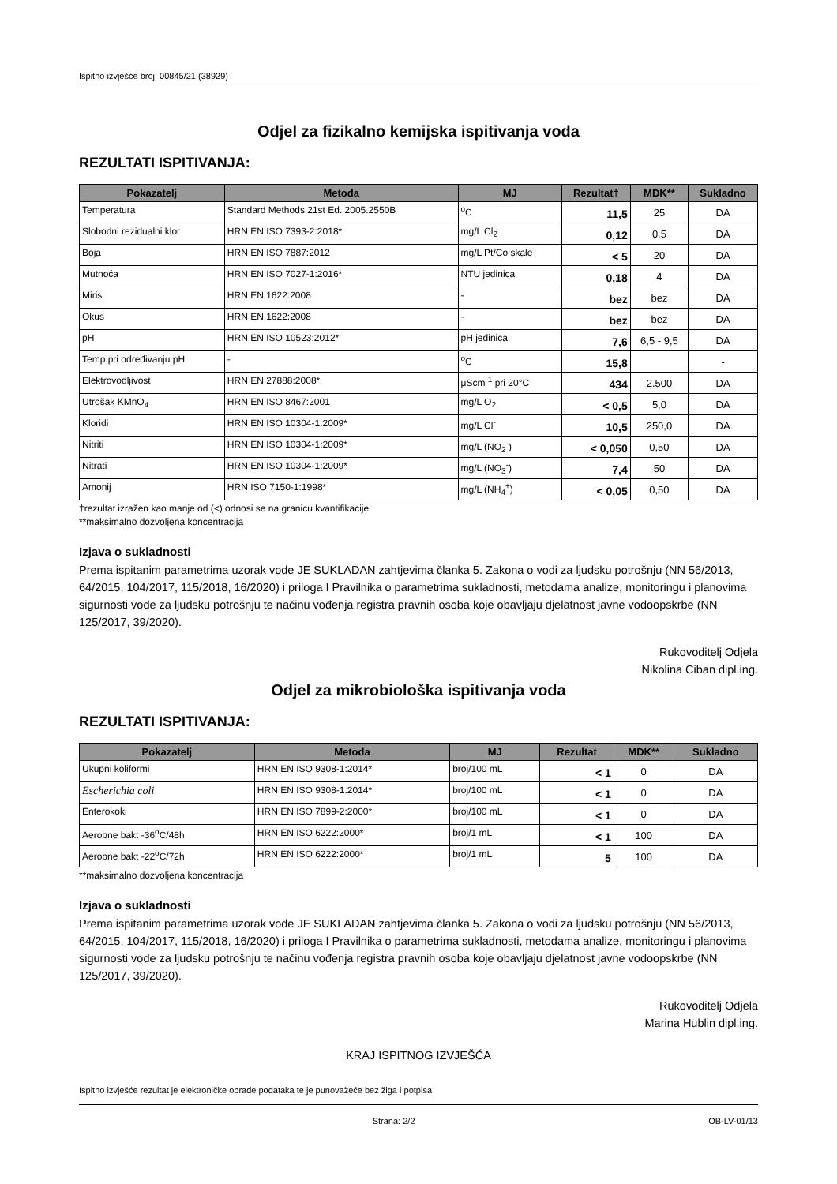Ispitno izvješće broj: 00845/21 (38929)
Odjel za fizikalno kemijska ispitivanja voda
REZULTATI ISPITIVANJA:
| Pokazatelj | Metoda | MJ | Rezultat† | MDK** | Sukladno |
| --- | --- | --- | --- | --- | --- |
| Temperatura | Standard Methods 21st Ed. 2005.2550B | <sup>o</sup> C | 11,5 | 25 | DA |
| Slobodni rezidualni klor | HRN EN ISO 7393-2:2018* | mg/L Cl<sub>2</sub> | 0,12 | 0,5 | DA |
| Boja | HRN EN ISO 7887:2012 | mg/L Pt/Co skale | < 5 | 20 | DA |
| Mutnoća | HRN EN ISO 7027-1:2016* | NTU jedinica | 0,18 | 4 | DA |
| Miris | HRN EN 1622:2008 | - | bez | bez | DA |
| Okus | HRN EN 1622:2008 | - | bez | bez | DA |
| pH | HRN EN ISO 10523:2012* | pH jedinica | 7,6 | 6,5 - 9,5 | DA |
| Temp.pri određivanju pH | - | <sup>o</sup> C | 15,8 | | - |
| Elektrovodljivost | HRN EN 27888:2008* | μScm<sup>-1</sup> pri 20°C | 434 | 2.500 | DA |
| Utrošak KMnO<sub>4</sub> | HRN EN ISO 8467:2001 | mg/L O<sub>2</sub> | < 0,5 | 5,0 | DA |
| Kloridi | HRN EN ISO 10304-1:2009* | mg/L Cl<sup>-</sup> | 10,5 | 250,0 | DA |
| Nitriti | HRN EN ISO 10304-1:2009* | mg/L (NO<sub>2</sub><sup>-</sup>) | < 0,050 | 0,50 | DA |
| Nitrati | HRN EN ISO 10304-1:2009* | mg/L (NO<sub>3</sub><sup>-</sup>) | 7,4 | 50 | DA |
| Amonij | HRN ISO 7150-1:1998* | mg/L (NH<sub>4</sub><sup>+</sup>) | < 0,05 | 0,50 | DA |
†rezultat izražen kao manje od (<) odnosi se na granicu kvantifikacije
**maksimalno dozvoljena koncentracija
Izjava o sukladnosti
Prema ispitanim parametrima uzorak vode JE SUKLADAN zahtjevima članka 5. Zakona o vodi za ljudsku potrošnju (NN 56/2013, 64/2015, 104/2017, 115/2018, 16/2020) i priloga I Pravilnika o parametrima sukladnosti, metodama analize, monitoringu i planovima sigurnosti vode za ljudsku potrošnju te načinu vođenja registra pravnih osoba koje obavljaju djelatnost javne vodoopskrbe (NN 125/2017, 39/2020).
Rukovoditelj Odjela
Nikolina Ciban dipl.ing.
Odjel za mikrobiološka ispitivanja voda
REZULTATI ISPITIVANJA:
| Pokazatelj | Metoda | MJ | Rezultat | MDK** | Sukladno |
| --- | --- | --- | --- | --- | --- |
| Ukupni koliformi | HRN EN ISO 9308-1:2014* | broj/100 mL | < 1 | 0 | DA |
| Escherichia coli | HRN EN ISO 9308-1:2014* | broj/100 mL | < 1 | 0 | DA |
| Enterokoki | HRN EN ISO 7899-2:2000* | broj/100 mL | < 1 | 0 | DA |
| Aerobne bakt -36<sup>o</sup>C/48h | HRN EN ISO 6222:2000* | broj/1 mL | < 1 | 100 | DA |
| Aerobne bakt -22<sup>o</sup>C/72h | HRN EN ISO 6222:2000* | broj/1 mL | 5 | 100 | DA |
**maksimalno dozvoljena koncentracija
Izjava o sukladnosti
Prema ispitanim parametrima uzorak vode JE SUKLADAN zahtjevima članka 5. Zakona o vodi za ljudsku potrošnju (NN 56/2013, 64/2015, 104/2017, 115/2018, 16/2020) i priloga I Pravilnika o parametrima sukladnosti, metodama analize, monitoringu i planovima sigurnosti vode za ljudsku potrošnju te načinu vođenja registra pravnih osoba koje obavljaju djelatnost javne vodoopskrbe (NN 125/2017, 39/2020).
Rukovoditelj Odjela
Marina Hublin dipl.ing.
KRAJ ISPITNOG IZVJEŠĆA
Ispitno izvješće rezultat je elektroničke obrade podataka te je punovažeće bez žiga i potpisa
Strana: 2/2 OB-LV-01/13